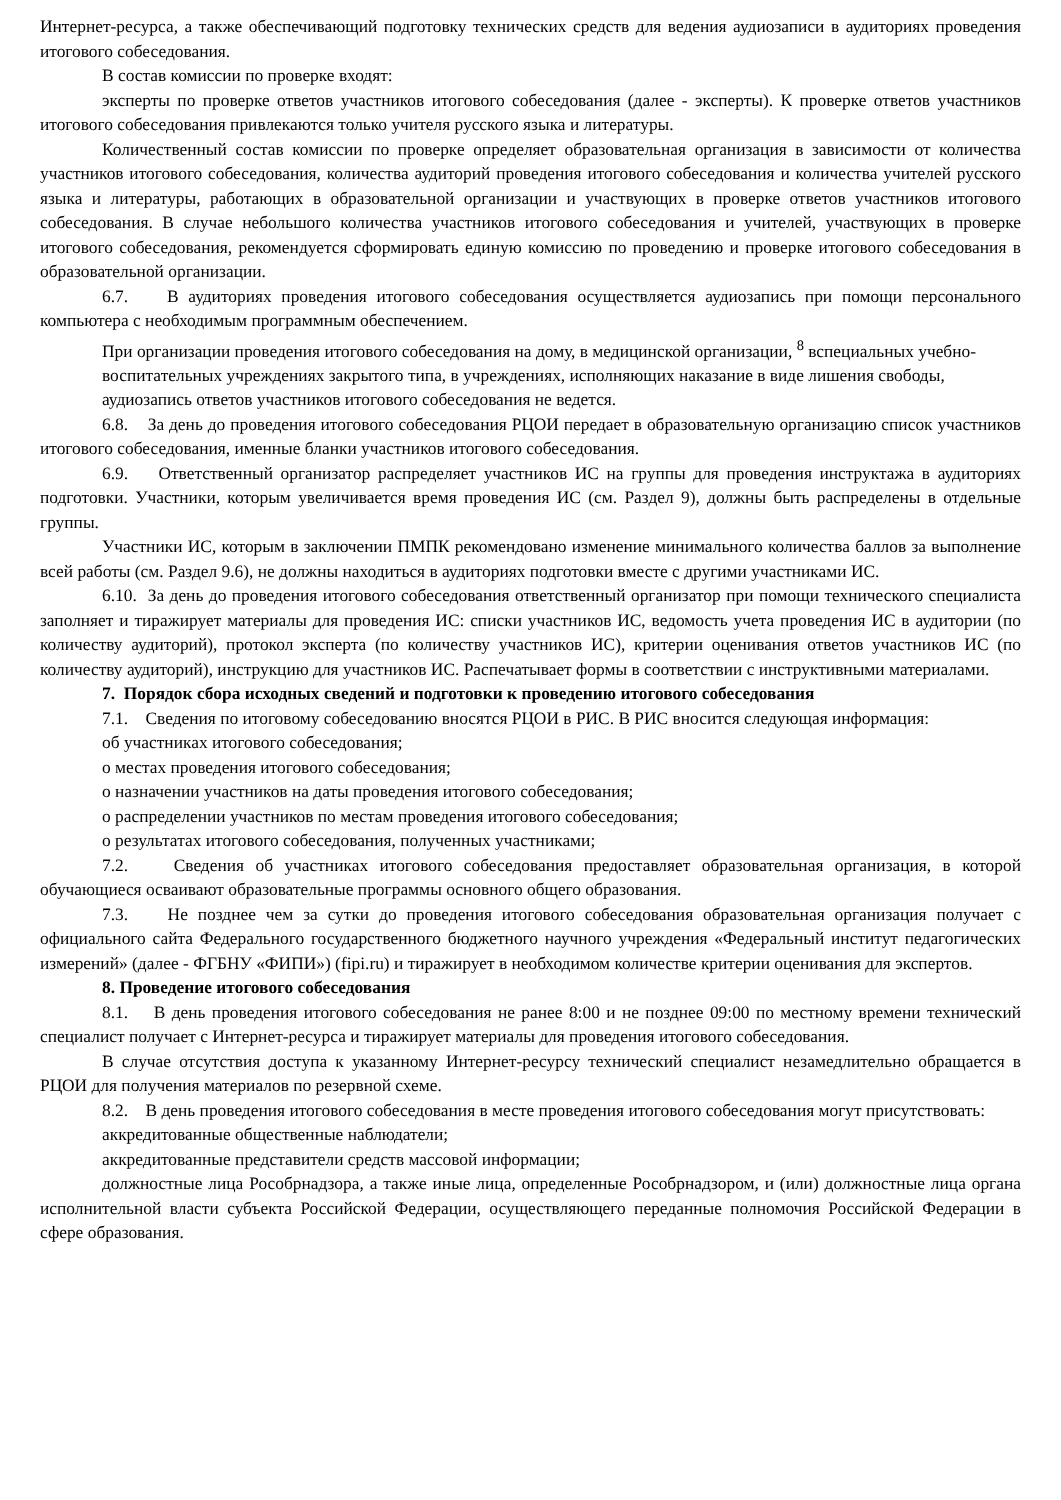Интернет-ресурса, а также обеспечивающий подготовку технических средств для ведения аудиозаписи в аудиториях проведения итогового собеседования.
В состав комиссии по проверке входят:
эксперты по проверке ответов участников итогового собеседования (далее - эксперты). К проверке ответов участников итогового собеседования привлекаются только учителя русского языка и литературы.
Количественный состав комиссии по проверке определяет образовательная организация в зависимости от количества участников итогового собеседования, количества аудиторий проведения итогового собеседования и количества учителей русского языка и литературы, работающих в образовательной организации и участвующих в проверке ответов участников итогового собеседования. В случае небольшого количества участников итогового собеседования и учителей, участвующих в проверке итогового собеседования, рекомендуется сформировать единую комиссию по проведению и проверке итогового собеседования в образовательной организации.
6.7. В аудиториях проведения итогового собеседования осуществляется аудиозапись при помощи персонального компьютера с необходимым программным обеспечением.
При организации проведения итогового собеседования на дому, в медицинской организации, <sup>8</sup> вспециальных учебно-воспитательных учреждениях закрытого типа, в учреждениях, исполняющих наказание в виде лишения свободы, аудиозапись ответов участников итогового собеседования не ведется.
6.8. За день до проведения итогового собеседования РЦОИ передает в образовательную организацию список участников итогового собеседования, именные бланки участников итогового собеседования.
6.9. Ответственный организатор распределяет участников ИС на группы для проведения инструктажа в аудиториях подготовки. Участники, которым увеличивается время проведения ИС (см. Раздел 9), должны быть распределены в отдельные группы.
Участники ИС, которым в заключении ПМПК рекомендовано изменение минимального количества баллов за выполнение всей работы (см. Раздел 9.6), не должны находиться в аудиториях подготовки вместе с другими участниками ИС.
6.10. За день до проведения итогового собеседования ответственный организатор при помощи технического специалиста заполняет и тиражирует материалы для проведения ИС: списки участников ИС, ведомость учета проведения ИС в аудитории (по количеству аудиторий), протокол эксперта (по количеству участников ИС), критерии оценивания ответов участников ИС (по количеству аудиторий), инструкцию для участников ИС. Распечатывает формы в соответствии с инструктивными материалами.
7. Порядок сбора исходных сведений и подготовки к проведению итогового собеседования
7.1. Сведения по итоговому собеседованию вносятся РЦОИ в РИС. В РИС вносится следующая информация:
об участниках итогового собеседования;
о местах проведения итогового собеседования;
о назначении участников на даты проведения итогового собеседования;
о распределении участников по местам проведения итогового собеседования;
о результатах итогового собеседования, полученных участниками;
7.2. Сведения об участниках итогового собеседования предоставляет образовательная организация, в которой обучающиеся осваивают образовательные программы основного общего образования.
7.3. Не позднее чем за сутки до проведения итогового собеседования образовательная организация получает с официального сайта Федерального государственного бюджетного научного учреждения «Федеральный институт педагогических измерений» (далее - ФГБНУ «ФИПИ») (fipi.ru) и тиражирует в необходимом количестве критерии оценивания для экспертов.
8. Проведение итогового собеседования
8.1. В день проведения итогового собеседования не ранее 8:00 и не позднее 09:00 по местному времени технический специалист получает с Интернет-ресурса и тиражирует материалы для проведения итогового собеседования.
В случае отсутствия доступа к указанному Интернет-ресурсу технический специалист незамедлительно обращается в РЦОИ для получения материалов по резервной схеме.
8.2. В день проведения итогового собеседования в месте проведения итогового собеседования могут присутствовать:
аккредитованные общественные наблюдатели;
аккредитованные представители средств массовой информации;
должностные лица Рособрнадзора, а также иные лица, определенные Рособрнадзором, и (или) должностные лица органа исполнительной власти субъекта Российской Федерации, осуществляющего переданные полномочия Российской Федерации в сфере образования.